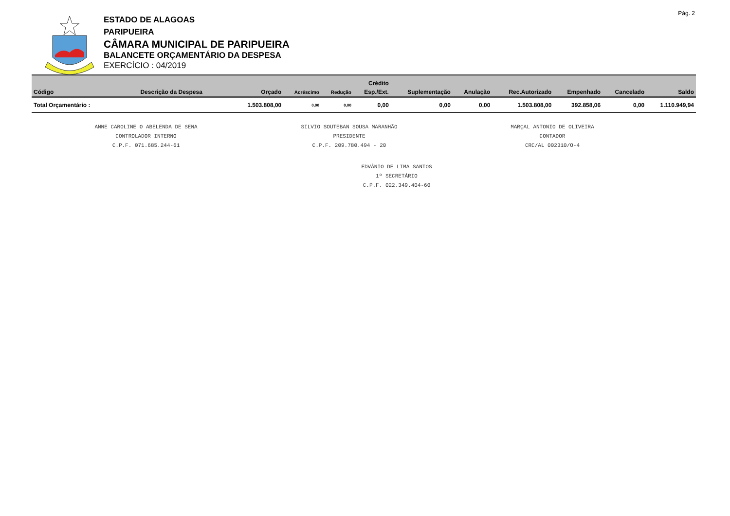Pág. 2
ESTADO DE ALAGOAS
PARIPUEIRA
CÂMARA MUNICIPAL DE PARIPUEIRA
BALANCETE ORÇAMENTÁRIO DA DESPESA
EXERCÍCIO : 04/2019
| Crédito | | | | | | | | | | | |
| --- | --- | --- | --- | --- | --- | --- | --- | --- | --- | --- | --- |
| Código | Descrição da Despesa | Orçado | Acréscimo | Redução | Esp./Ext. | Suplementação | Anulação | Rec.Autorizado | Empenhado | Cancelado | Saldo |
| Total Orçamentário : | | 1.503.808,00 | 0,00 | 0,00 | 0,00 | 0,00 | 0,00 | 1.503.808,00 | 392.858,06 | 0,00 | 1.110.949,94 |
ANNE CAROLINE O ABELENDA DE SENA
CONTROLADOR INTERNO
C.P.F. 071.685.244-61
SILVIO SOUTEBAN SOUSA MARANHÃO
PRESIDENTE
C.P.F. 209.780.494 - 20
MARÇAL ANTONIO DE OLIVEIRA
CONTADOR
CRC/AL 002310/O-4
EDVÂNIO DE LIMA SANTOS
1º SECRETÁRIO
C.P.F. 022.349.404-60